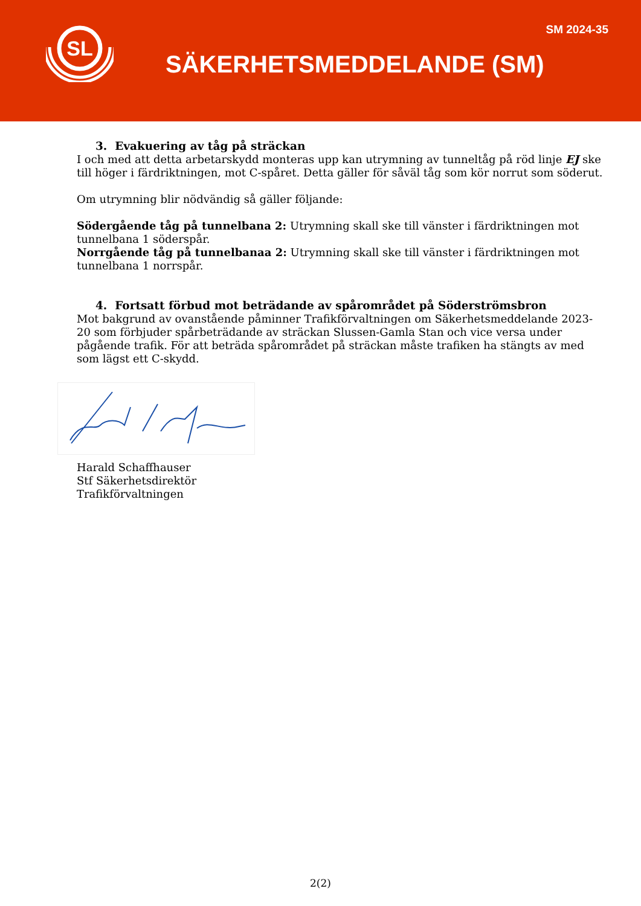SL
SM 2024-35
SÄKERHETSMEDDELANDE (SM)
3. Evakuering av tåg på sträckan
I och med att detta arbetarskydd monteras upp kan utrymning av tunneltåg på röd linje EJ ske till höger i färdriktningen, mot C-spåret. Detta gäller för såväl tåg som kör norrut som söderut.
Om utrymning blir nödvändig så gäller följande:
Södergående tåg på tunnelbana 2: Utrymning skall ske till vänster i färdriktningen mot tunnelbana 1 söderspår.
Norrgående tåg på tunnelbanaa 2: Utrymning skall ske till vänster i färdriktningen mot tunnelbana 1 norrspår.
4. Fortsatt förbud mot beträdande av spårområdet på Söderströmsbron
Mot bakgrund av ovanstående påminner Trafikförvaltningen om Säkerhetsmeddelande 2023-20 som förbjuder spårbeträdande av sträckan Slussen-Gamla Stan och vice versa under pågående trafik. För att beträda spårområdet på sträckan måste trafiken ha stängts av med som lägst ett C-skydd.
Harald Schaffhauser
Stf Säkerhetsdirektör
Trafikförvaltningen
2(2)